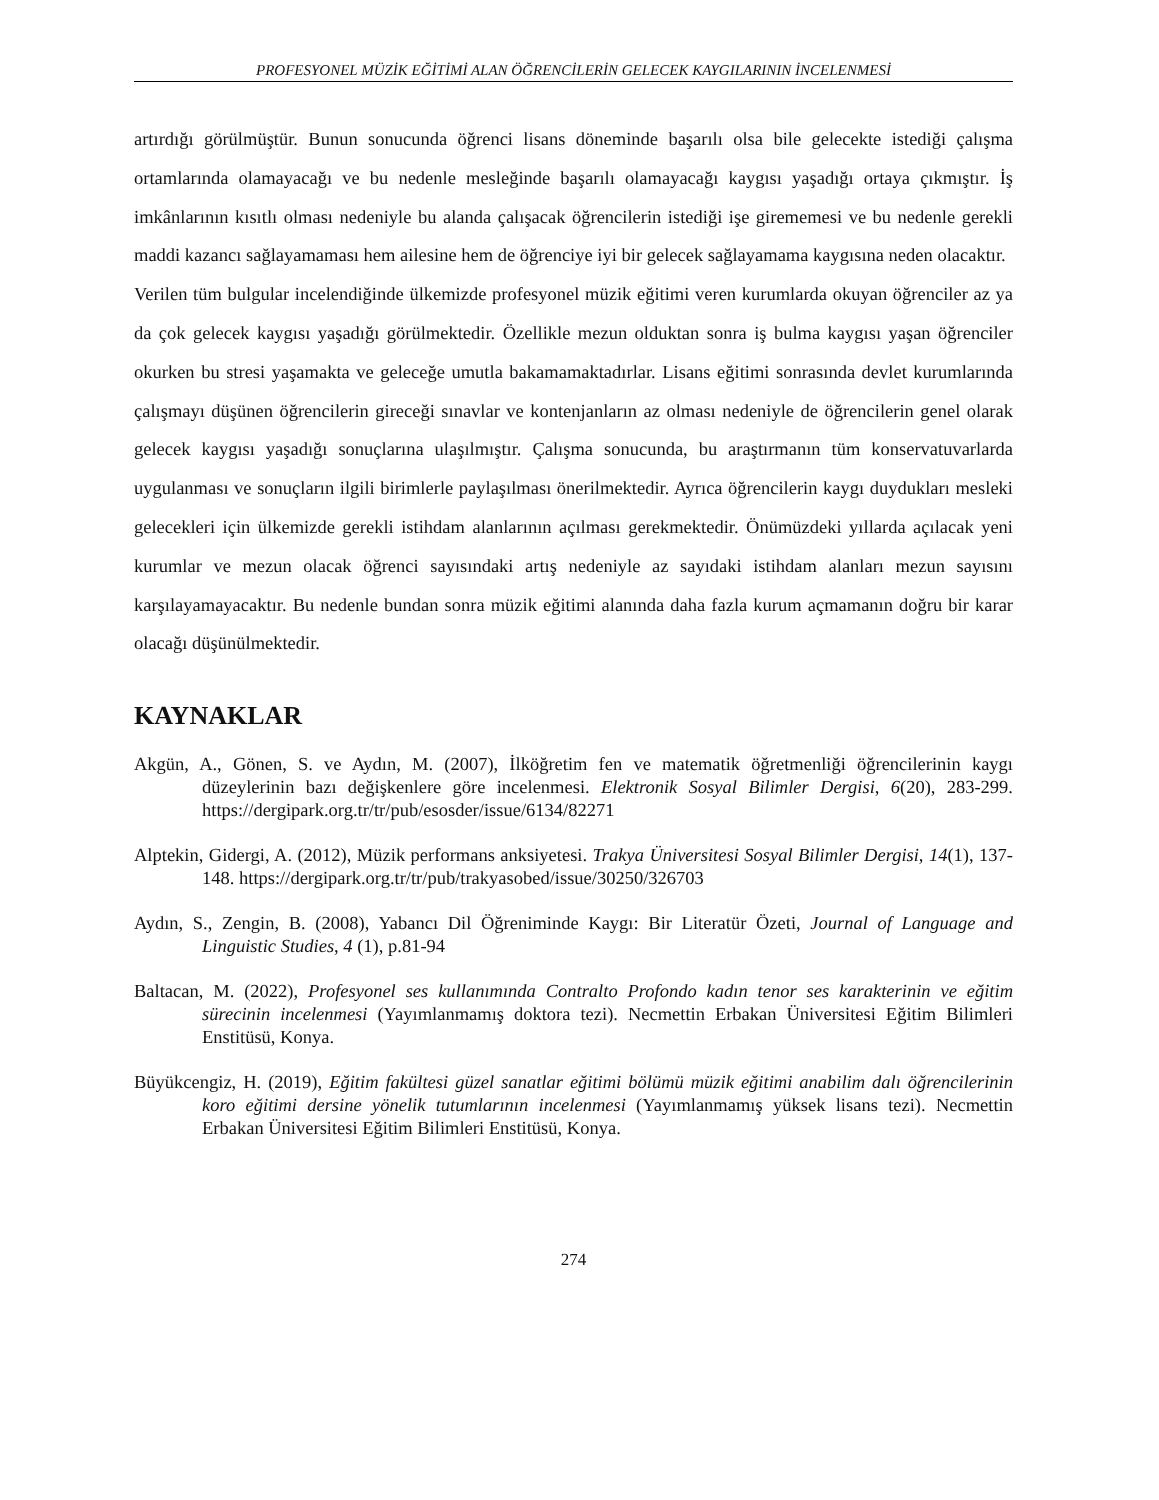PROFESYONEL MÜZİK EĞİTİMİ ALAN ÖĞRENCİLERİN GELECEK KAYGILARININ İNCELENMESİ
artırdığı görülmüştür. Bunun sonucunda öğrenci lisans döneminde başarılı olsa bile gelecekte istediği çalışma ortamlarında olamayacağı ve bu nedenle mesleğinde başarılı olamayacağı kaygısı yaşadığı ortaya çıkmıştır. İş imkânlarının kısıtlı olması nedeniyle bu alanda çalışacak öğrencilerin istediği işe girememesi ve bu nedenle gerekli maddi kazancı sağlayamaması hem ailesine hem de öğrenciye iyi bir gelecek sağlayamama kaygısına neden olacaktır.
Verilen tüm bulgular incelendiğinde ülkemizde profesyonel müzik eğitimi veren kurumlarda okuyan öğrenciler az ya da çok gelecek kaygısı yaşadığı görülmektedir. Özellikle mezun olduktan sonra iş bulma kaygısı yaşan öğrenciler okurken bu stresi yaşamakta ve geleceğe umutla bakamamaktadırlar. Lisans eğitimi sonrasında devlet kurumlarında çalışmayı düşünen öğrencilerin gireceği sınavlar ve kontenjanların az olması nedeniyle de öğrencilerin genel olarak gelecek kaygısı yaşadığı sonuçlarına ulaşılmıştır. Çalışma sonucunda, bu araştırmanın tüm konservatuvarlarda uygulanması ve sonuçların ilgili birimlerle paylaşılması önerilmektedir. Ayrıca öğrencilerin kaygı duydukları mesleki gelecekleri için ülkemizde gerekli istihdam alanlarının açılması gerekmektedir. Önümüzdeki yıllarda açılacak yeni kurumlar ve mezun olacak öğrenci sayısındaki artış nedeniyle az sayıdaki istihdam alanları mezun sayısını karşılayamayacaktır. Bu nedenle bundan sonra müzik eğitimi alanında daha fazla kurum açmamanın doğru bir karar olacağı düşünülmektedir.
KAYNAKLAR
Akgün, A., Gönen, S. ve Aydın, M. (2007), İlköğretim fen ve matematik öğretmenliği öğrencilerinin kaygı düzeylerinin bazı değişkenlere göre incelenmesi. Elektronik Sosyal Bilimler Dergisi, 6(20), 283-299. https://dergipark.org.tr/tr/pub/esosder/issue/6134/82271
Alptekin, Gidergi, A. (2012), Müzik performans anksiyetesi. Trakya Üniversitesi Sosyal Bilimler Dergisi, 14(1), 137-148. https://dergipark.org.tr/tr/pub/trakyasobed/issue/30250/326703
Aydın, S., Zengin, B. (2008), Yabancı Dil Öğreniminde Kaygı: Bir Literatür Özeti, Journal of Language and Linguistic Studies, 4 (1), p.81-94
Baltacan, M. (2022), Profesyonel ses kullanımında Contralto Profondo kadın tenor ses karakterinin ve eğitim sürecinin incelenmesi (Yayımlanmamış doktora tezi). Necmettin Erbakan Üniversitesi Eğitim Bilimleri Enstitüsü, Konya.
Büyükcengiz, H. (2019), Eğitim fakültesi güzel sanatlar eğitimi bölümü müzik eğitimi anabilim dalı öğrencilerinin koro eğitimi dersine yönelik tutumlarının incelenmesi (Yayımlanmamış yüksek lisans tezi). Necmettin Erbakan Üniversitesi Eğitim Bilimleri Enstitüsü, Konya.
274